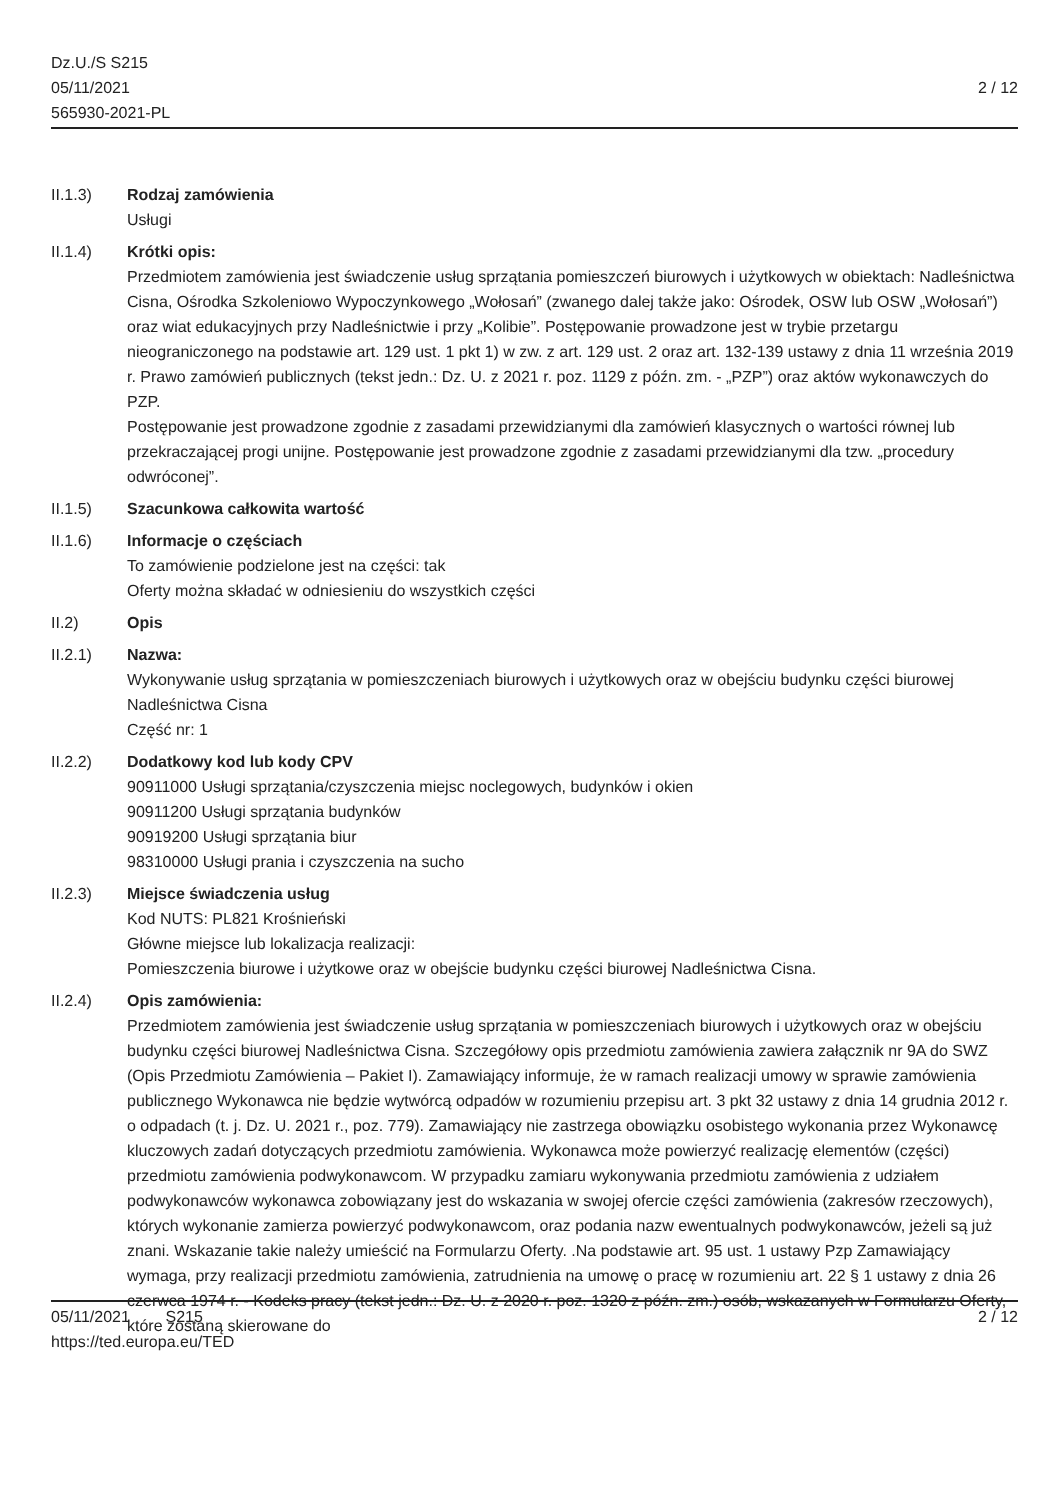Dz.U./S S215
05/11/2021
565930-2021-PL
2 / 12
II.1.3) Rodzaj zamówienia
Usługi
II.1.4) Krótki opis:
Przedmiotem zamówienia jest świadczenie usług sprzątania pomieszczeń biurowych i użytkowych w obiektach: Nadleśnictwa Cisna, Ośrodka Szkoleniowo Wypoczynkowego „Wołosań” (zwanego dalej także jako: Ośrodek, OSW lub OSW „Wołosań”) oraz wiat edukacyjnych przy Nadleśnictwie i przy „Kolibie”. Postępowanie prowadzone jest w trybie przetargu nieograniczonego na podstawie art. 129 ust. 1 pkt 1) w zw. z art. 129 ust. 2 oraz art. 132-139 ustawy z dnia 11 września 2019 r. Prawo zamówień publicznych (tekst jedn.: Dz. U. z 2021 r. poz. 1129 z późn. zm. - „PZP”) oraz aktów wykonawczych do PZP.
Postępowanie jest prowadzone zgodnie z zasadami przewidzianymi dla zamówień klasycznych o wartości równej lub przekraczającej progi unijne. Postępowanie jest prowadzone zgodnie z zasadami przewidzianymi dla tzw. „procedury odwróconej”.
II.1.5) Szacunkowa całkowita wartość
II.1.6) Informacje o częściach
To zamówienie podzielone jest na części: tak
Oferty można składać w odniesieniu do wszystkich części
II.2) Opis
II.2.1) Nazwa:
Wykonywanie usług sprzątania w pomieszczeniach biurowych i użytkowych oraz w obejściu budynku części biurowej Nadleśnictwa Cisna
Część nr: 1
II.2.2) Dodatkowy kod lub kody CPV
90911000 Usługi sprzątania/czyszczenia miejsc noclegowych, budynków i okien
90911200 Usługi sprzątania budynków
90919200 Usługi sprzątania biur
98310000 Usługi prania i czyszczenia na sucho
II.2.3) Miejsce świadczenia usług
Kod NUTS: PL821 Krośnieński
Główne miejsce lub lokalizacja realizacji:
Pomieszczenia biurowe i użytkowe oraz w obejście budynku części biurowej Nadleśnictwa Cisna.
II.2.4) Opis zamówienia:
Przedmiotem zamówienia jest świadczenie usług sprzątania w pomieszczeniach biurowych i użytkowych oraz w obejściu budynku części biurowej Nadleśnictwa Cisna. Szczegółowy opis przedmiotu zamówienia zawiera załącznik nr 9A do SWZ (Opis Przedmiotu Zamówienia – Pakiet I). Zamawiający informuje, że w ramach realizacji umowy w sprawie zamówienia publicznego Wykonawca nie będzie wytwórcą odpadów w rozumieniu przepisu art. 3 pkt 32 ustawy z dnia 14 grudnia 2012 r. o odpadach (t. j. Dz. U. 2021 r., poz. 779). Zamawiający nie zastrzega obowiązku osobistego wykonania przez Wykonawcę kluczowych zadań dotyczących przedmiotu zamówienia. Wykonawca może powierzyć realizację elementów (części) przedmiotu zamówienia podwykonawcom. W przypadku zamiaru wykonywania przedmiotu zamówienia z udziałem podwykonawców wykonawca zobowiązany jest do wskazania w swojej ofercie części zamówienia (zakresów rzeczowych), których wykonanie zamierza powierzyć podwykonawcom, oraz podania nazw ewentualnych podwykonawców, jeżeli są już znani. Wskazanie takie należy umieścić na Formularzu Oferty. .Na podstawie art. 95 ust. 1 ustawy Pzp Zamawiający wymaga, przy realizacji przedmiotu zamówienia, zatrudnienia na umowę o pracę w rozumieniu art. 22 § 1 ustawy z dnia 26 czerwca 1974 r. - Kodeks pracy (tekst jedn.: Dz. U. z 2020 r. poz. 1320 z późn. zm.) osób, wskazanych w Formularzu Oferty, które zostaną skierowane do
05/11/2021 S215
https://ted.europa.eu/TED
2 / 12